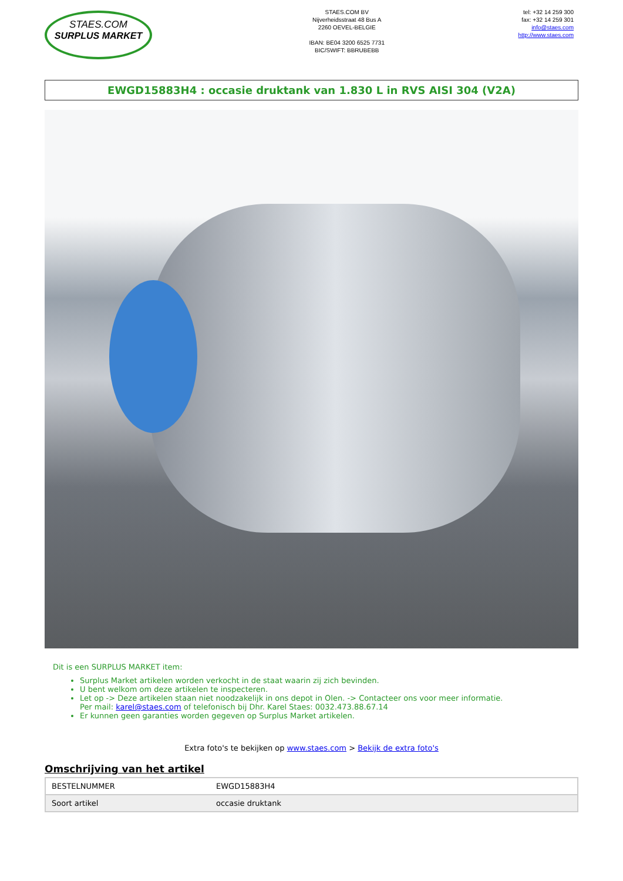STAES.COM
SURPLUS MARKET
STAES.COM BV
Nijverheidsstraat 48 Bus A
2260 OEVEL-BELGIE
IBAN: BE04 3200 6525 7731
BIC/SWIFT: BBRUBEBB
tel: +32 14 259 300
fax: +32 14 259 301
info@staes.com
http://www.staes.com
EWGD15883H4 : occasie druktank van 1.830 L in RVS AISI 304 (V2A)
Dit is een SURPLUS MARKET item:
Surplus Market artikelen worden verkocht in de staat waarin zij zich bevinden.
U bent welkom om deze artikelen te inspecteren.
Let op -> Deze artikelen staan niet noodzakelijk in ons depot in Olen. -> Contacteer ons voor meer informatie.
Per mail: karel@staes.com of telefonisch bij Dhr. Karel Staes: 0032.473.88.67.14
Er kunnen geen garanties worden gegeven op Surplus Market artikelen.
Extra foto's te bekijken op www.staes.com > Bekijk de extra foto's
Omschrijving van het artikel
| BESTELNUMMER | EWGD15883H4 |
| Soort artikel | occasie druktank |